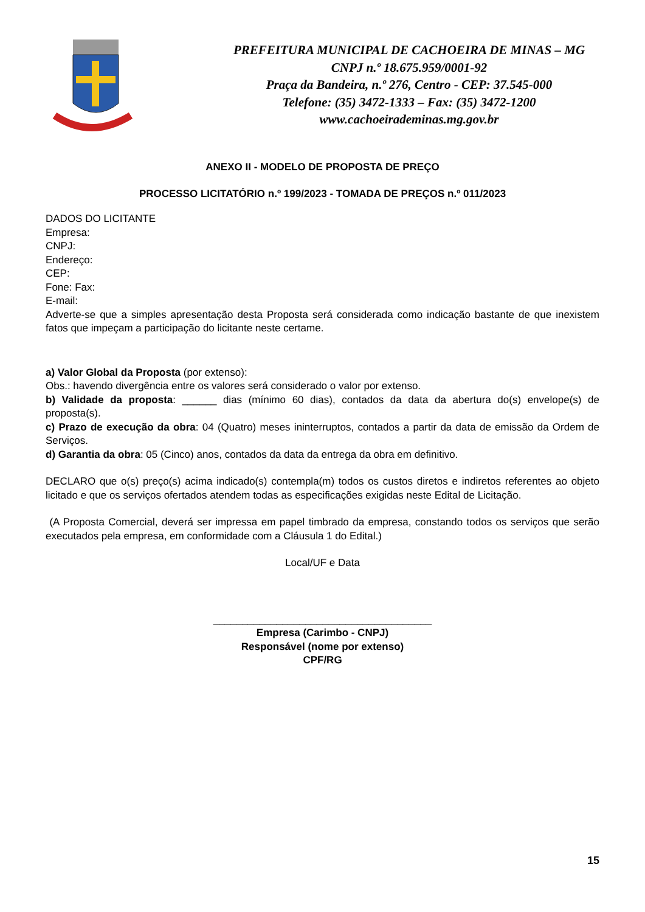PREFEITURA MUNICIPAL DE CACHOEIRA DE MINAS – MG
CNPJ n.º 18.675.959/0001-92
Praça da Bandeira, n.º 276, Centro - CEP: 37.545-000
Telefone: (35) 3472-1333 – Fax: (35) 3472-1200
www.cachoeirademinas.mg.gov.br
ANEXO II - MODELO DE PROPOSTA DE PREÇO
PROCESSO LICITATÓRIO n.º 199/2023 - TOMADA DE PREÇOS n.º 011/2023
DADOS DO LICITANTE
Empresa:
CNPJ:
Endereço:
CEP:
Fone: Fax:
E-mail:
Adverte-se que a simples apresentação desta Proposta será considerada como indicação bastante de que inexistem fatos que impeçam a participação do licitante neste certame.
a) Valor Global da Proposta (por extenso):
Obs.: havendo divergência entre os valores será considerado o valor por extenso.
b) Validade da proposta: ______ dias (mínimo 60 dias), contados da data da abertura do(s) envelope(s) de proposta(s).
c) Prazo de execução da obra: 04 (Quatro) meses ininterruptos, contados a partir da data de emissão da Ordem de Serviços.
d) Garantia da obra: 05 (Cinco) anos, contados da data da entrega da obra em definitivo.
DECLARO que o(s) preço(s) acima indicado(s) contempla(m) todos os custos diretos e indiretos referentes ao objeto licitado e que os serviços ofertados atendem todas as especificações exigidas neste Edital de Licitação.
(A Proposta Comercial, deverá ser impressa em papel timbrado da empresa, constando todos os serviços que serão executados pela empresa, em conformidade com a Cláusula 1 do Edital.)
Local/UF e Data
______________________________________
Empresa (Carimbo - CNPJ)
Responsável (nome por extenso)
CPF/RG
15